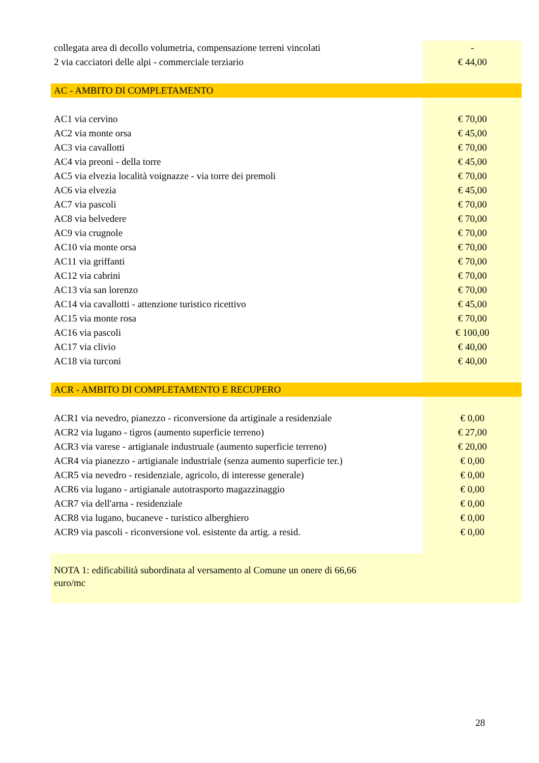| collegata area di decollo volumetria, compensazione terreni vincolati | - |
| 2 via cacciatori delle alpi - commerciale terziario | € 44,00 |
| AC - AMBITO DI COMPLETAMENTO | |
| AC1 via cervino | € 70,00 |
| AC2 via monte orsa | € 45,00 |
| AC3 via cavallotti | € 70,00 |
| AC4 via preoni - della torre | € 45,00 |
| AC5 via elvezia località voignazze - via torre dei premoli | € 70,00 |
| AC6 via elvezia | € 45,00 |
| AC7 via pascoli | € 70,00 |
| AC8 via belvedere | € 70,00 |
| AC9 via crugnole | € 70,00 |
| AC10 via monte orsa | € 70,00 |
| AC11 via griffanti | € 70,00 |
| AC12 via cabrini | € 70,00 |
| AC13 via san lorenzo | € 70,00 |
| AC14 via cavallotti - attenzione turistico ricettivo | € 45,00 |
| AC15 via monte rosa | € 70,00 |
| AC16 via pascoli | € 100,00 |
| AC17 via clivio | € 40,00 |
| AC18 via turconi | € 40,00 |
| ACR - AMBITO DI COMPLETAMENTO E RECUPERO | |
| ACR1 via nevedro, pianezzo - riconversione da artiginale a residenziale | € 0,00 |
| ACR2 via lugano - tigros (aumento superficie terreno) | € 27,00 |
| ACR3 via varese - artigianale industruale (aumento superficie terreno) | € 20,00 |
| ACR4 via pianezzo - artigianale industriale (senza aumento superficie ter.) | € 0,00 |
| ACR5 via nevedro - residenziale, agricolo, di interesse generale) | € 0,00 |
| ACR6 via lugano - artigianale autotrasporto magazzinaggio | € 0,00 |
| ACR7 via dell'arna - residenziale | € 0,00 |
| ACR8 via lugano, bucaneve - turistico alberghiero | € 0,00 |
| ACR9 via pascoli - riconversione vol. esistente da artig. a resid. | € 0,00 |
| NOTA 1: edificabilità subordinata al versamento al Comune un onere di 66,66 euro/mc | |
28